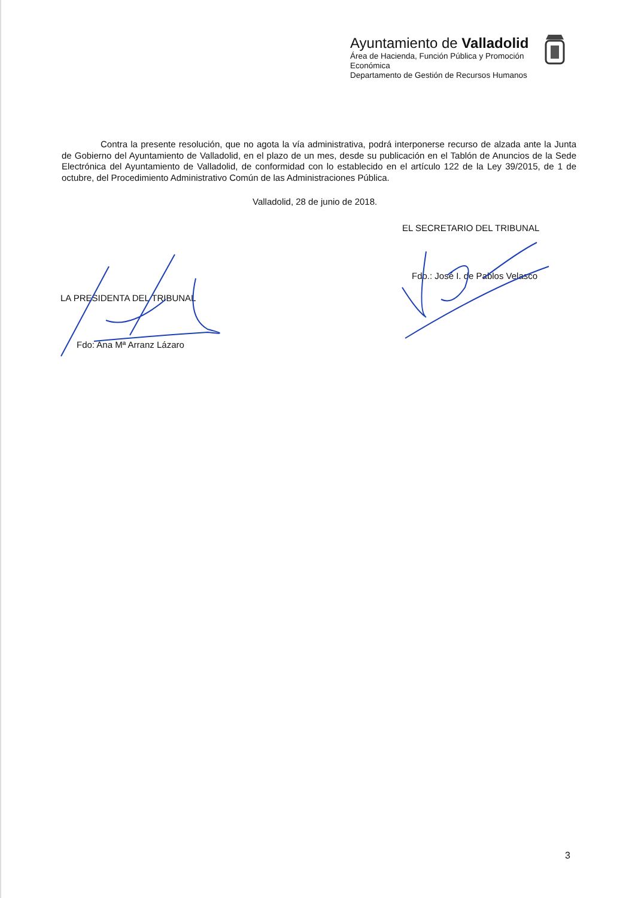Ayuntamiento de Valladolid
Área de Hacienda, Función Pública y Promoción Económica
Departamento de Gestión de Recursos Humanos
Contra la presente resolución, que no agota la vía administrativa, podrá interponerse recurso de alzada ante la Junta de Gobierno del Ayuntamiento de Valladolid, en el plazo de un mes, desde su publicación en el Tablón de Anuncios de la Sede Electrónica del Ayuntamiento de Valladolid, de conformidad con lo establecido en el artículo 122 de la Ley 39/2015, de 1 de octubre, del Procedimiento Administrativo Común de las Administraciones Pública.
Valladolid, 28 de junio de 2018.
EL SECRETARIO DEL TRIBUNAL
Fdo.: José I. de Pablos Velasco
LA PRESIDENTA DEL TRIBUNAL
Fdo: Ana Mª Arranz Lázaro
3